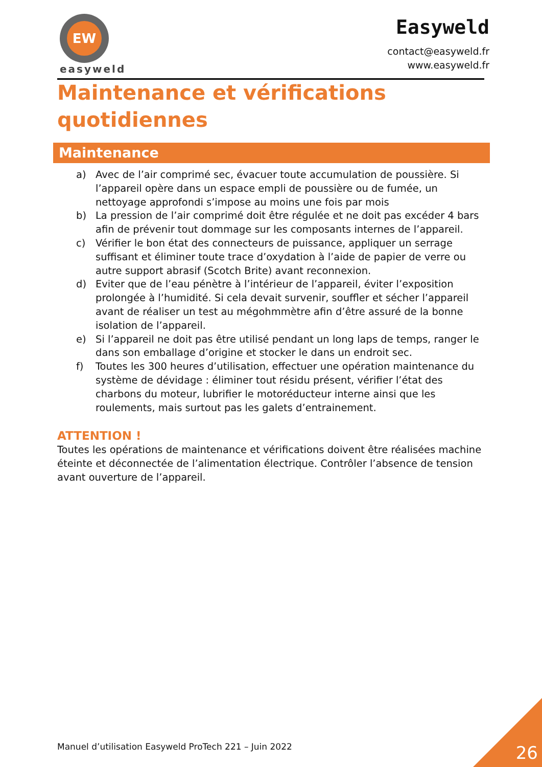EW
easyweld
Easyweld
contact@easyweld.fr
www.easyweld.fr
Maintenance et vérifications quotidiennes
Maintenance
a) Avec de l’air comprimé sec, évacuer toute accumulation de poussière. Si l’appareil opère dans un espace empli de poussière ou de fumée, un nettoyage approfondi s’impose au moins une fois par mois
b) La pression de l’air comprimé doit être régulée et ne doit pas excéder 4 bars afin de prévenir tout dommage sur les composants internes de l’appareil.
c) Vérifier le bon état des connecteurs de puissance, appliquer un serrage suffisant et éliminer toute trace d’oxydation à l’aide de papier de verre ou autre support abrasif (Scotch Brite) avant reconnexion.
d) Eviter que de l’eau pénètre à l’intérieur de l’appareil, éviter l’exposition prolongée à l’humidité. Si cela devait survenir, souffler et sécher l’appareil avant de réaliser un test au mégohmmètre afin d’être assuré de la bonne isolation de l’appareil.
e) Si l’appareil ne doit pas être utilisé pendant un long laps de temps, ranger le dans son emballage d’origine et stocker le dans un endroit sec.
f) Toutes les 300 heures d’utilisation, effectuer une opération maintenance du système de dévidage : éliminer tout résidu présent, vérifier l’état des charbons du moteur, lubrifier le motoréducteur interne ainsi que les roulements, mais surtout pas les galets d’entrainement.
ATTENTION !
Toutes les opérations de maintenance et vérifications doivent être réalisées machine éteinte et déconnectée de l’alimentation électrique. Contrôler l’absence de tension avant ouverture de l’appareil.
Manuel d’utilisation Easyweld ProTech 221 – Juin 2022
26